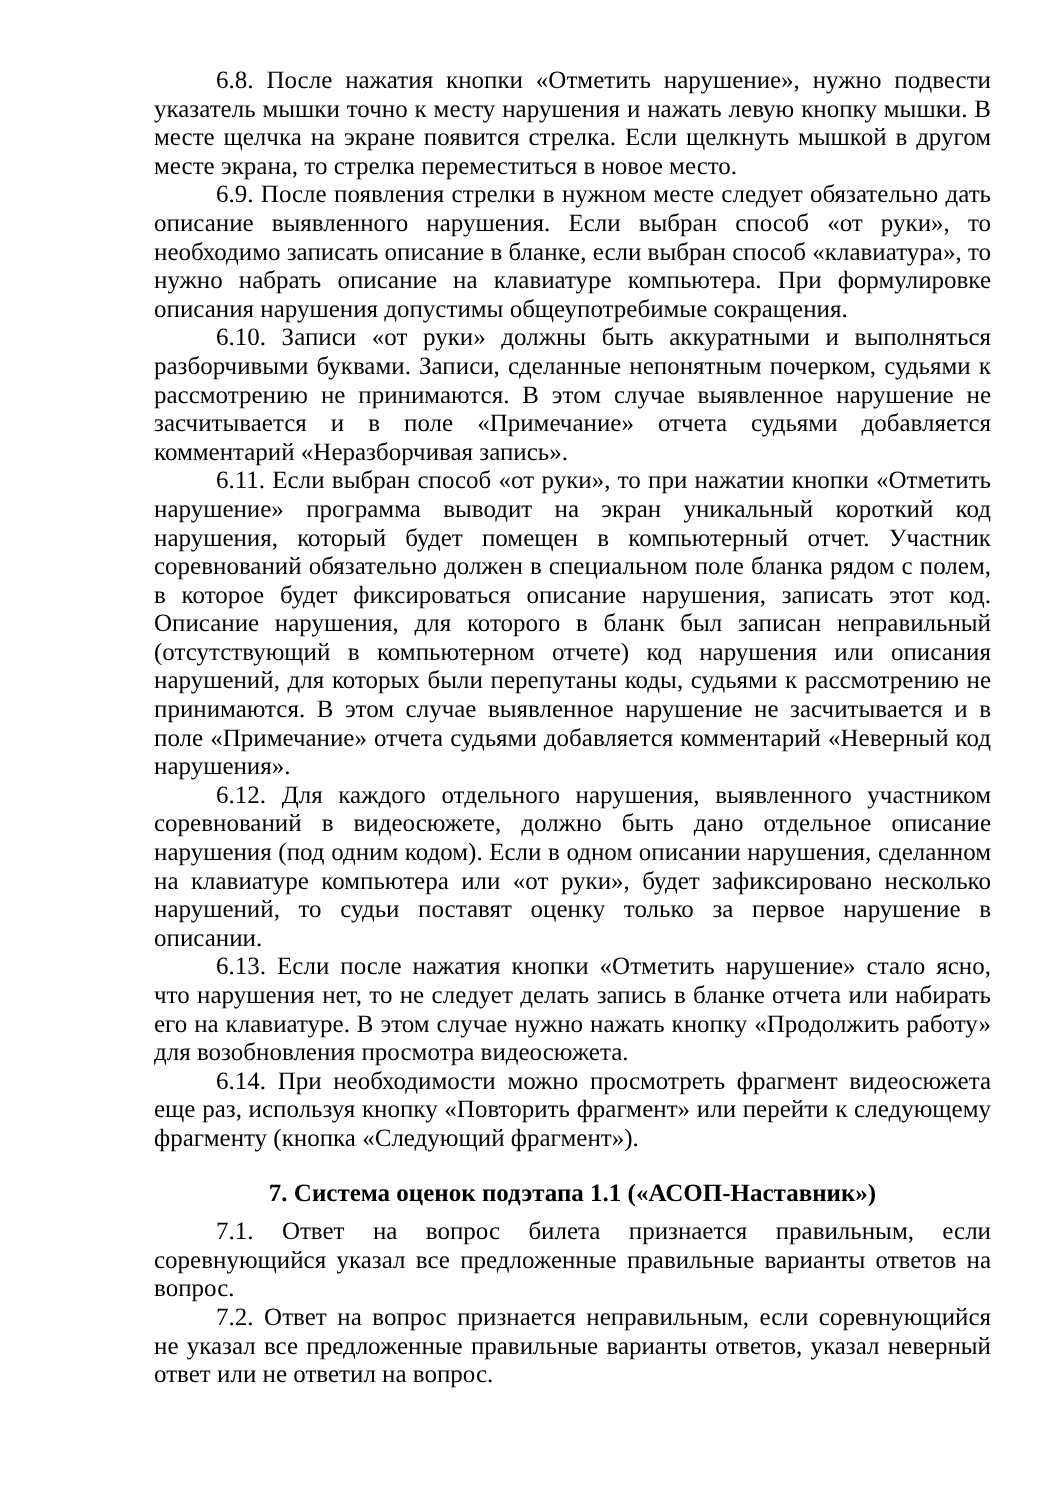6.8. После нажатия кнопки «Отметить нарушение», нужно подвести указатель мышки точно к месту нарушения и нажать левую кнопку мышки. В месте щелчка на экране появится стрелка. Если щелкнуть мышкой в другом месте экрана, то стрелка переместиться в новое место.
6.9. После появления стрелки в нужном месте следует обязательно дать описание выявленного нарушения. Если выбран способ «от руки», то необходимо записать описание в бланке, если выбран способ «клавиатура», то нужно набрать описание на клавиатуре компьютера. При формулировке описания нарушения допустимы общеупотребимые сокращения.
6.10. Записи «от руки» должны быть аккуратными и выполняться разборчивыми буквами. Записи, сделанные непонятным почерком, судьями к рассмотрению не принимаются. В этом случае выявленное нарушение не засчитывается и в поле «Примечание» отчета судьями добавляется комментарий «Неразборчивая запись».
6.11. Если выбран способ «от руки», то при нажатии кнопки «Отметить нарушение» программа выводит на экран уникальный короткий код нарушения, который будет помещен в компьютерный отчет. Участник соревнований обязательно должен в специальном поле бланка рядом с полем, в которое будет фиксироваться описание нарушения, записать этот код. Описание нарушения, для которого в бланк был записан неправильный (отсутствующий в компьютерном отчете) код нарушения или описания нарушений, для которых были перепутаны коды, судьями к рассмотрению не принимаются. В этом случае выявленное нарушение не засчитывается и в поле «Примечание» отчета судьями добавляется комментарий «Неверный код нарушения».
6.12. Для каждого отдельного нарушения, выявленного участником соревнований в видеосюжете, должно быть дано отдельное описание нарушения (под одним кодом). Если в одном описании нарушения, сделанном на клавиатуре компьютера или «от руки», будет зафиксировано несколько нарушений, то судьи поставят оценку только за первое нарушение в описании.
6.13. Если после нажатия кнопки «Отметить нарушение» стало ясно, что нарушения нет, то не следует делать запись в бланке отчета или набирать его на клавиатуре. В этом случае нужно нажать кнопку «Продолжить работу» для возобновления просмотра видеосюжета.
6.14. При необходимости можно просмотреть фрагмент видеосюжета еще раз, используя кнопку «Повторить фрагмент» или перейти к следующему фрагменту (кнопка «Следующий фрагмент»).
7. Система оценок подэтапа 1.1 («АСОП-Наставник»)
7.1. Ответ на вопрос билета признается правильным, если соревнующийся указал все предложенные правильные варианты ответов на вопрос.
7.2. Ответ на вопрос признается неправильным, если соревнующийся не указал все предложенные правильные варианты ответов, указал неверный ответ или не ответил на вопрос.